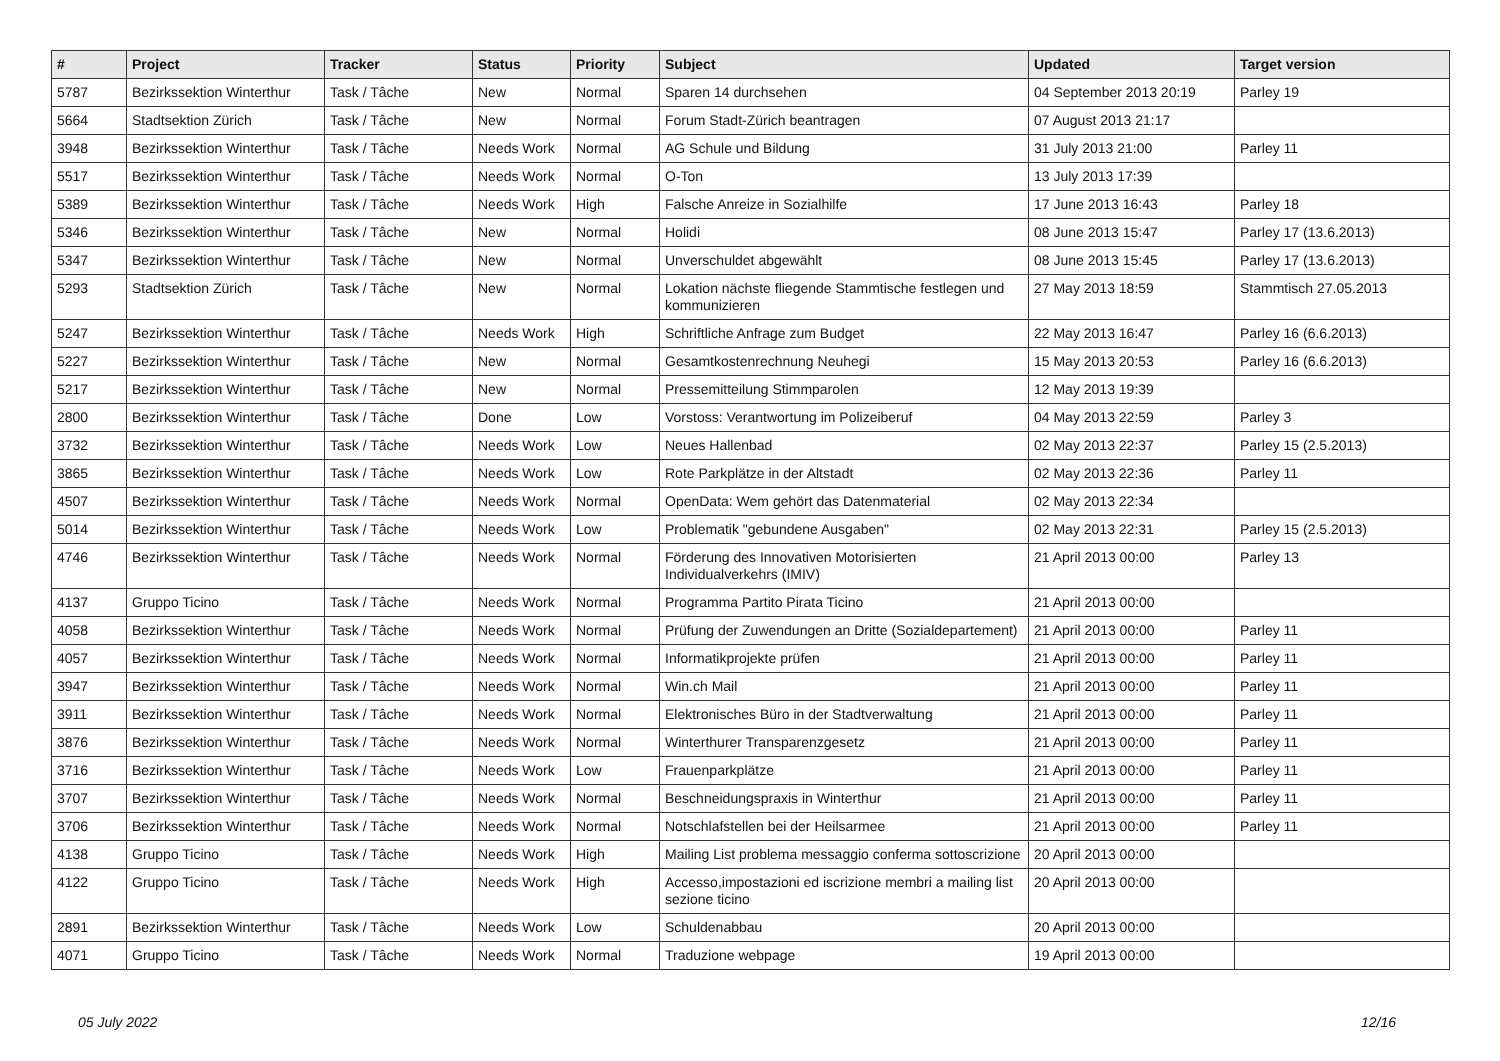| # | Project | Tracker | Status | Priority | Subject | Updated | Target version |
| --- | --- | --- | --- | --- | --- | --- | --- |
| 5787 | Bezirkssektion Winterthur | Task / Tâche | New | Normal | Sparen 14 durchsehen | 04 September 2013 20:19 | Parley 19 |
| 5664 | Stadtsektion Zürich | Task / Tâche | New | Normal | Forum Stadt-Zürich beantragen | 07 August 2013 21:17 | |
| 3948 | Bezirkssektion Winterthur | Task / Tâche | Needs Work | Normal | AG Schule und Bildung | 31 July 2013 21:00 | Parley 11 |
| 5517 | Bezirkssektion Winterthur | Task / Tâche | Needs Work | Normal | O-Ton | 13 July 2013 17:39 | |
| 5389 | Bezirkssektion Winterthur | Task / Tâche | Needs Work | High | Falsche Anreize in Sozialhilfe | 17 June 2013 16:43 | Parley 18 |
| 5346 | Bezirkssektion Winterthur | Task / Tâche | New | Normal | Holidi | 08 June 2013 15:47 | Parley 17 (13.6.2013) |
| 5347 | Bezirkssektion Winterthur | Task / Tâche | New | Normal | Unverschuldet abgewählt | 08 June 2013 15:45 | Parley 17 (13.6.2013) |
| 5293 | Stadtsektion Zürich | Task / Tâche | New | Normal | Lokation nächste fliegende Stammtische festlegen und kommunizieren | 27 May 2013 18:59 | Stammtisch 27.05.2013 |
| 5247 | Bezirkssektion Winterthur | Task / Tâche | Needs Work | High | Schriftliche Anfrage zum Budget | 22 May 2013 16:47 | Parley 16 (6.6.2013) |
| 5227 | Bezirkssektion Winterthur | Task / Tâche | New | Normal | Gesamtkostenrechnung Neuhegi | 15 May 2013 20:53 | Parley 16 (6.6.2013) |
| 5217 | Bezirkssektion Winterthur | Task / Tâche | New | Normal | Pressemitteilung Stimmparolen | 12 May 2013 19:39 | |
| 2800 | Bezirkssektion Winterthur | Task / Tâche | Done | Low | Vorstoss: Verantwortung im Polizeiberuf | 04 May 2013 22:59 | Parley 3 |
| 3732 | Bezirkssektion Winterthur | Task / Tâche | Needs Work | Low | Neues Hallenbad | 02 May 2013 22:37 | Parley 15 (2.5.2013) |
| 3865 | Bezirkssektion Winterthur | Task / Tâche | Needs Work | Low | Rote Parkplätze in der Altstadt | 02 May 2013 22:36 | Parley 11 |
| 4507 | Bezirkssektion Winterthur | Task / Tâche | Needs Work | Normal | OpenData: Wem gehört das Datenmaterial | 02 May 2013 22:34 | |
| 5014 | Bezirkssektion Winterthur | Task / Tâche | Needs Work | Low | Problematik "gebundene Ausgaben" | 02 May 2013 22:31 | Parley 15 (2.5.2013) |
| 4746 | Bezirkssektion Winterthur | Task / Tâche | Needs Work | Normal | Förderung des Innovativen Motorisierten Individualverkehrs (IMIV) | 21 April 2013 00:00 | Parley 13 |
| 4137 | Gruppo Ticino | Task / Tâche | Needs Work | Normal | Programma Partito Pirata Ticino | 21 April 2013 00:00 | |
| 4058 | Bezirkssektion Winterthur | Task / Tâche | Needs Work | Normal | Prüfung der Zuwendungen an Dritte (Sozialdepartement) | 21 April 2013 00:00 | Parley 11 |
| 4057 | Bezirkssektion Winterthur | Task / Tâche | Needs Work | Normal | Informatikprojekte prüfen | 21 April 2013 00:00 | Parley 11 |
| 3947 | Bezirkssektion Winterthur | Task / Tâche | Needs Work | Normal | Win.ch Mail | 21 April 2013 00:00 | Parley 11 |
| 3911 | Bezirkssektion Winterthur | Task / Tâche | Needs Work | Normal | Elektronisches Büro in der Stadtverwaltung | 21 April 2013 00:00 | Parley 11 |
| 3876 | Bezirkssektion Winterthur | Task / Tâche | Needs Work | Normal | Winterthurer Transparenzgesetz | 21 April 2013 00:00 | Parley 11 |
| 3716 | Bezirkssektion Winterthur | Task / Tâche | Needs Work | Low | Frauenparkplätze | 21 April 2013 00:00 | Parley 11 |
| 3707 | Bezirkssektion Winterthur | Task / Tâche | Needs Work | Normal | Beschneidungspraxis in Winterthur | 21 April 2013 00:00 | Parley 11 |
| 3706 | Bezirkssektion Winterthur | Task / Tâche | Needs Work | Normal | Notschlafstellen bei der Heilsarmee | 21 April 2013 00:00 | Parley 11 |
| 4138 | Gruppo Ticino | Task / Tâche | Needs Work | High | Mailing List problema messaggio conferma sottoscrizione | 20 April 2013 00:00 | |
| 4122 | Gruppo Ticino | Task / Tâche | Needs Work | High | Accesso,impostazioni ed iscrizione membri a mailing list sezione ticino | 20 April 2013 00:00 | |
| 2891 | Bezirkssektion Winterthur | Task / Tâche | Needs Work | Low | Schuldenabbau | 20 April 2013 00:00 | |
| 4071 | Gruppo Ticino | Task / Tâche | Needs Work | Normal | Traduzione webpage | 19 April 2013 00:00 | |
05 July 2022 12/16